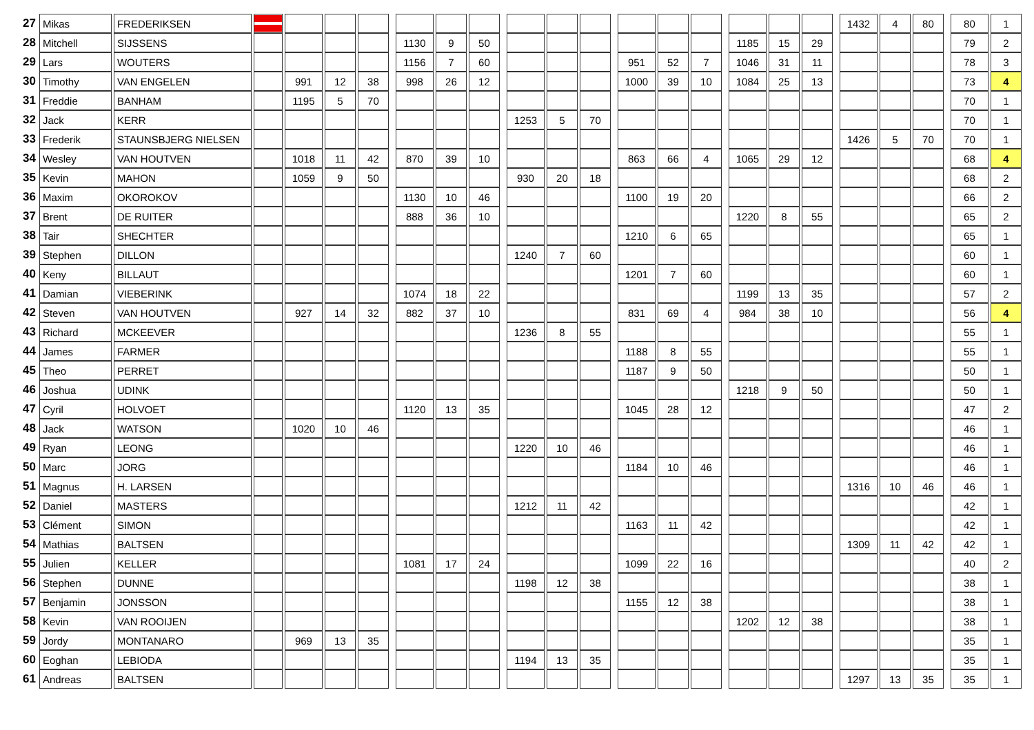| 27 | Mikas | FREDERIKSEN | | | | | | | | | | | | | | | | | | | | | | 1432 | 4 | 80 | | 80 | 1 |
| 28 | Mitchell | SIJSSENS | | | | | | 1130 | 9 | 50 | | | | | | | | | | 1185 | 15 | 29 | | | | | | 79 | 2 |
| 29 | Lars | WOUTERS | | | | | | 1156 | 7 | 60 | | | | | | 951 | 52 | 7 | | 1046 | 31 | 11 | | | | | | 78 | 3 |
| 30 | Timothy | VAN ENGELEN | | 991 | 12 | 38 | | 998 | 26 | 12 | | | | | | 1000 | 39 | 10 | | 1084 | 25 | 13 | | | | | | 73 | 4 |
| 31 | Freddie | BANHAM | | 1195 | 5 | 70 | | | | | | | | | | | | | | | | | | | | | | 70 | 1 |
| 32 | Jack | KERR | | | | | | | | | | 1253 | 5 | 70 | | | | | | | | | | | | | | 70 | 1 |
| 33 | Frederik | STAUNSBJERG NIELSEN | | | | | | | | | | | | | | | | | | | | | | 1426 | 5 | 70 | | 70 | 1 |
| 34 | Wesley | VAN HOUTVEN | | 1018 | 11 | 42 | | 870 | 39 | 10 | | | | | | 863 | 66 | 4 | | 1065 | 29 | 12 | | | | | | 68 | 4 |
| 35 | Kevin | MAHON | | 1059 | 9 | 50 | | | | | | 930 | 20 | 18 | | | | | | | | | | | | | | 68 | 2 |
| 36 | Maxim | OKOROKOV | | | | | | 1130 | 10 | 46 | | | | | | 1100 | 19 | 20 | | | | | | | | | | 66 | 2 |
| 37 | Brent | DE RUITER | | | | | | 888 | 36 | 10 | | | | | | | | | | 1220 | 8 | 55 | | | | | | 65 | 2 |
| 38 | Tair | SHECHTER | | | | | | | | | | | | | | 1210 | 6 | 65 | | | | | | | | | | 65 | 1 |
| 39 | Stephen | DILLON | | | | | | | | | | 1240 | 7 | 60 | | | | | | | | | | | | | | 60 | 1 |
| 40 | Keny | BILLAUT | | | | | | | | | | | | | | 1201 | 7 | 60 | | | | | | | | | | 60 | 1 |
| 41 | Damian | VIEBERINK | | | | | | 1074 | 18 | 22 | | | | | | | | | | 1199 | 13 | 35 | | | | | | 57 | 2 |
| 42 | Steven | VAN HOUTVEN | | 927 | 14 | 32 | | 882 | 37 | 10 | | | | | | 831 | 69 | 4 | | 984 | 38 | 10 | | | | | | 56 | 4 |
| 43 | Richard | MCKEEVER | | | | | | | | | | 1236 | 8 | 55 | | | | | | | | | | | | | | 55 | 1 |
| 44 | James | FARMER | | | | | | | | | | | | | | 1188 | 8 | 55 | | | | | | | | | | 55 | 1 |
| 45 | Theo | PERRET | | | | | | | | | | | | | | 1187 | 9 | 50 | | | | | | | | | | 50 | 1 |
| 46 | Joshua | UDINK | | | | | | | | | | | | | | | | | | 1218 | 9 | 50 | | | | | | 50 | 1 |
| 47 | Cyril | HOLVOET | | | | | | 1120 | 13 | 35 | | | | | | 1045 | 28 | 12 | | | | | | | | | | 47 | 2 |
| 48 | Jack | WATSON | | 1020 | 10 | 46 | | | | | | | | | | | | | | | | | | | | | | 46 | 1 |
| 49 | Ryan | LEONG | | | | | | | | | | 1220 | 10 | 46 | | | | | | | | | | | | | | 46 | 1 |
| 50 | Marc | JORG | | | | | | | | | | | | | | 1184 | 10 | 46 | | | | | | | | | | 46 | 1 |
| 51 | Magnus | H. LARSEN | | | | | | | | | | | | | | | | | | | | | | 1316 | 10 | 46 | | 46 | 1 |
| 52 | Daniel | MASTERS | | | | | | | | | | 1212 | 11 | 42 | | | | | | | | | | | | | | 42 | 1 |
| 53 | Clément | SIMON | | | | | | | | | | | | | | 1163 | 11 | 42 | | | | | | | | | | 42 | 1 |
| 54 | Mathias | BALTSEN | | | | | | | | | | | | | | | | | | | | | | 1309 | 11 | 42 | | 42 | 1 |
| 55 | Julien | KELLER | | | | | | 1081 | 17 | 24 | | | | | | 1099 | 22 | 16 | | | | | | | | | | 40 | 2 |
| 56 | Stephen | DUNNE | | | | | | | | | | 1198 | 12 | 38 | | | | | | | | | | | | | | 38 | 1 |
| 57 | Benjamin | JONSSON | | | | | | | | | | | | | | 1155 | 12 | 38 | | | | | | | | | | 38 | 1 |
| 58 | Kevin | VAN ROOIJEN | | | | | | | | | | | | | | | | | | 1202 | 12 | 38 | | | | | | 38 | 1 |
| 59 | Jordy | MONTANARO | | 969 | 13 | 35 | | | | | | | | | | | | | | | | | | | | | | 35 | 1 |
| 60 | Eoghan | LEBIODA | | | | | | | | | | 1194 | 13 | 35 | | | | | | | | | | | | | | 35 | 1 |
| 61 | Andreas | BALTSEN | | | | | | | | | | | | | | | | | | | | | | 1297 | 13 | 35 | | 35 | 1 |